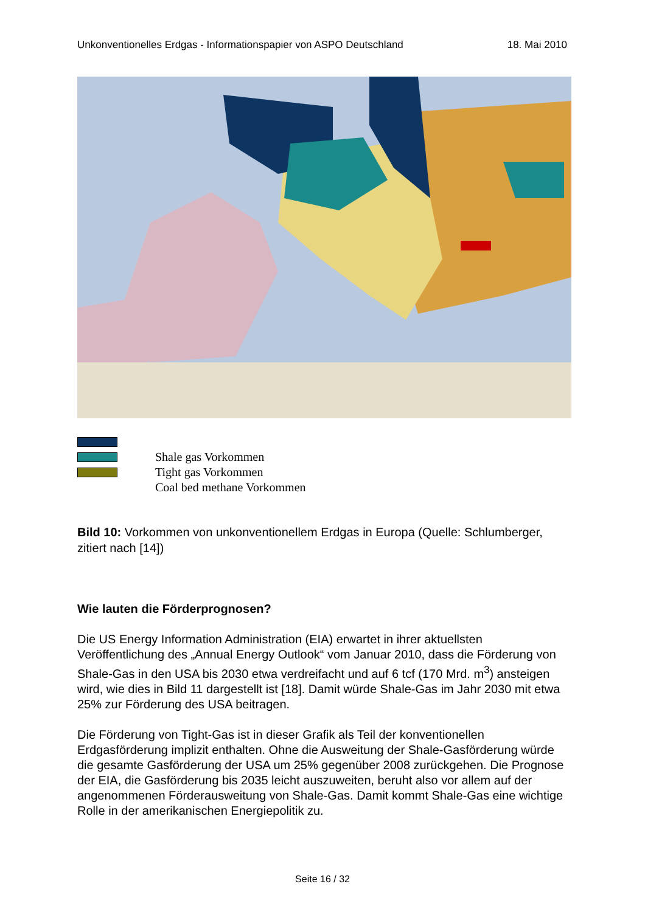Unkonventionelles Erdgas - Informationspapier von ASPO Deutschland 18. Mai 2010
Shale gas Vorkommen
Tight gas Vorkommen
Coal bed methane Vorkommen
Bild 10: Vorkommen von unkonventionellem Erdgas in Europa (Quelle: Schlumberger, zitiert nach [14])
Wie lauten die Förderprognosen?
Die US Energy Information Administration (EIA) erwartet in ihrer aktuellsten Veröffentlichung des „Annual Energy Outlook“ vom Januar 2010, dass die Förderung von Shale-Gas in den USA bis 2030 etwa verdreifacht und auf 6 tcf (170 Mrd. m<sup>3</sup>) ansteigen wird, wie dies in Bild 11 dargestellt ist [18]. Damit würde Shale-Gas im Jahr 2030 mit etwa 25% zur Förderung des USA beitragen.
Die Förderung von Tight-Gas ist in dieser Grafik als Teil der konventionellen Erdgasförderung implizit enthalten. Ohne die Ausweitung der Shale-Gasförderung würde die gesamte Gasförderung der USA um 25% gegenüber 2008 zurückgehen. Die Prognose der EIA, die Gasförderung bis 2035 leicht auszuweiten, beruht also vor allem auf der angenommenen Förderausweitung von Shale-Gas. Damit kommt Shale-Gas eine wichtige Rolle in der amerikanischen Energiepolitik zu.
Seite 16 / 32